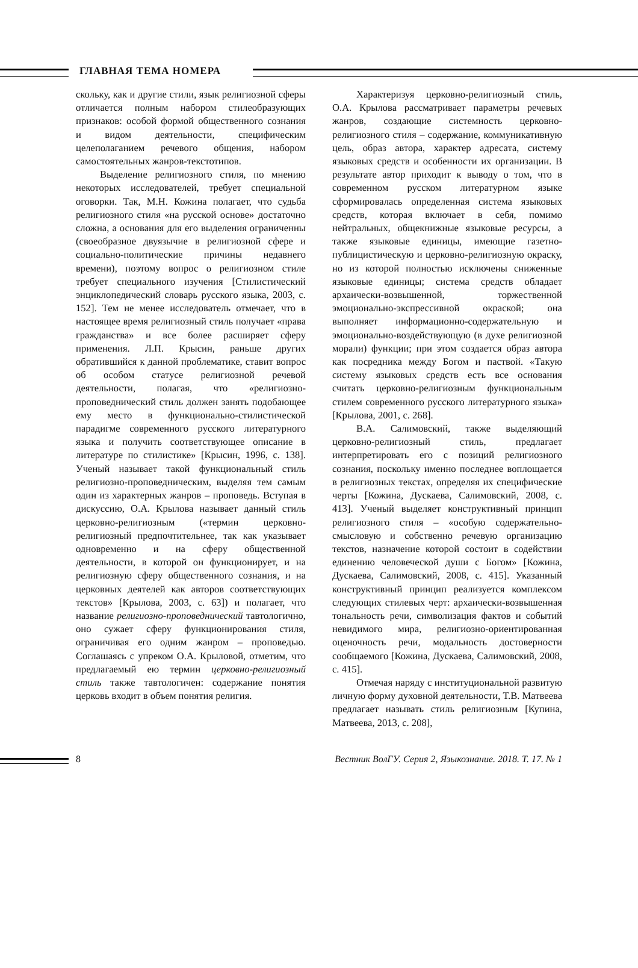ГЛАВНАЯ ТЕМА НОМЕРА
скольку, как и другие стили, язык религиозной сферы отличается полным набором стилеобразующих признаков: особой формой общественного сознания и видом деятельности, специфическим целеполаганием речевого общения, набором самостоятельных жанров-текстотипов.
Выделение религиозного стиля, по мнению некоторых исследователей, требует специальной оговорки. Так, М.Н. Кожина полагает, что судьба религиозного стиля «на русской основе» достаточно сложна, а основания для его выделения ограниченны (своеобразное двуязычие в религиозной сфере и социально-политические причины недавнего времени), поэтому вопрос о религиозном стиле требует специального изучения [Стилистический энциклопедический словарь русского языка, 2003, с. 152]. Тем не менее исследователь отмечает, что в настоящее время религиозный стиль получает «права гражданства» и все более расширяет сферу применения. Л.П. Крысин, раньше других обратившийся к данной проблематике, ставит вопрос об особом статусе религиозной речевой деятельности, полагая, что «религиозно-проповеднический стиль должен занять подобающее ему место в функционально-стилистической парадигме современного русского литературного языка и получить соответствующее описание в литературе по стилистике» [Крысин, 1996, с. 138]. Ученый называет такой функциональный стиль религиозно-проповедническим, выделяя тем самым один из характерных жанров – проповедь. Вступая в дискуссию, О.А. Крылова называет данный стиль церковно-религиозным («термин церковно-религиозный предпочтительнее, так как указывает одновременно и на сферу общественной деятельности, в которой он функционирует, и на религиозную сферу общественного сознания, и на церковных деятелей как авторов соответствующих текстов» [Крылова, 2003, с. 63]) и полагает, что название религиозно-проповеднический тавтологично, оно сужает сферу функционирования стиля, ограничивая его одним жанром – проповедью. Соглашаясь с упреком О.А. Крыловой, отметим, что предлагаемый ею термин церковно-религиозный стиль также тавтологичен: содержание понятия церковь входит в объем понятия религия.
Характеризуя церковно-религиозный стиль, О.А. Крылова рассматривает параметры речевых жанров, создающие системность церковно-религиозного стиля – содержание, коммуникативную цель, образ автора, характер адресата, систему языковых средств и особенности их организации. В результате автор приходит к выводу о том, что в современном русском литературном языке сформировалась определенная система языковых средств, которая включает в себя, помимо нейтральных, общекнижные языковые ресурсы, а также языковые единицы, имеющие газетно-публицистическую и церковно-религиозную окраску, но из которой полностью исключены сниженные языковые единицы; система средств обладает архаически-возвышенной, торжественной эмоционально-экспрессивной окраской; она выполняет информационно-содержательную и эмоционально-воздействующую (в духе религиозной морали) функции; при этом создается образ автора как посредника между Богом и паствой. «Такую систему языковых средств есть все основания считать церковно-религиозным функциональным стилем современного русского литературного языка» [Крылова, 2001, с. 268].
В.А. Салимовский, также выделяющий церковно-религиозный стиль, предлагает интерпретировать его с позиций религиозного сознания, поскольку именно последнее воплощается в религиозных текстах, определяя их специфические черты [Кожина, Дускаева, Салимовский, 2008, с. 413]. Ученый выделяет конструктивный принцип религиозного стиля – «особую содержательно-смысловую и собственно речевую организацию текстов, назначение которой состоит в содействии единению человеческой души с Богом» [Кожина, Дускаева, Салимовский, 2008, с. 415]. Указанный конструктивный принцип реализуется комплексом следующих стилевых черт: архаически-возвышенная тональность речи, символизация фактов и событий невидимого мира, религиозно-ориентированная оценочность речи, модальность достоверности сообщаемого [Кожина, Дускаева, Салимовский, 2008, с. 415].
Отмечая наряду с институциональной развитую личную форму духовной деятельности, Т.В. Матвеева предлагает называть стиль религиозным [Купина, Матвеева, 2013, с. 208],
8 Вестник ВолГУ. Серия 2, Языкознание. 2018. Т. 17. № 1